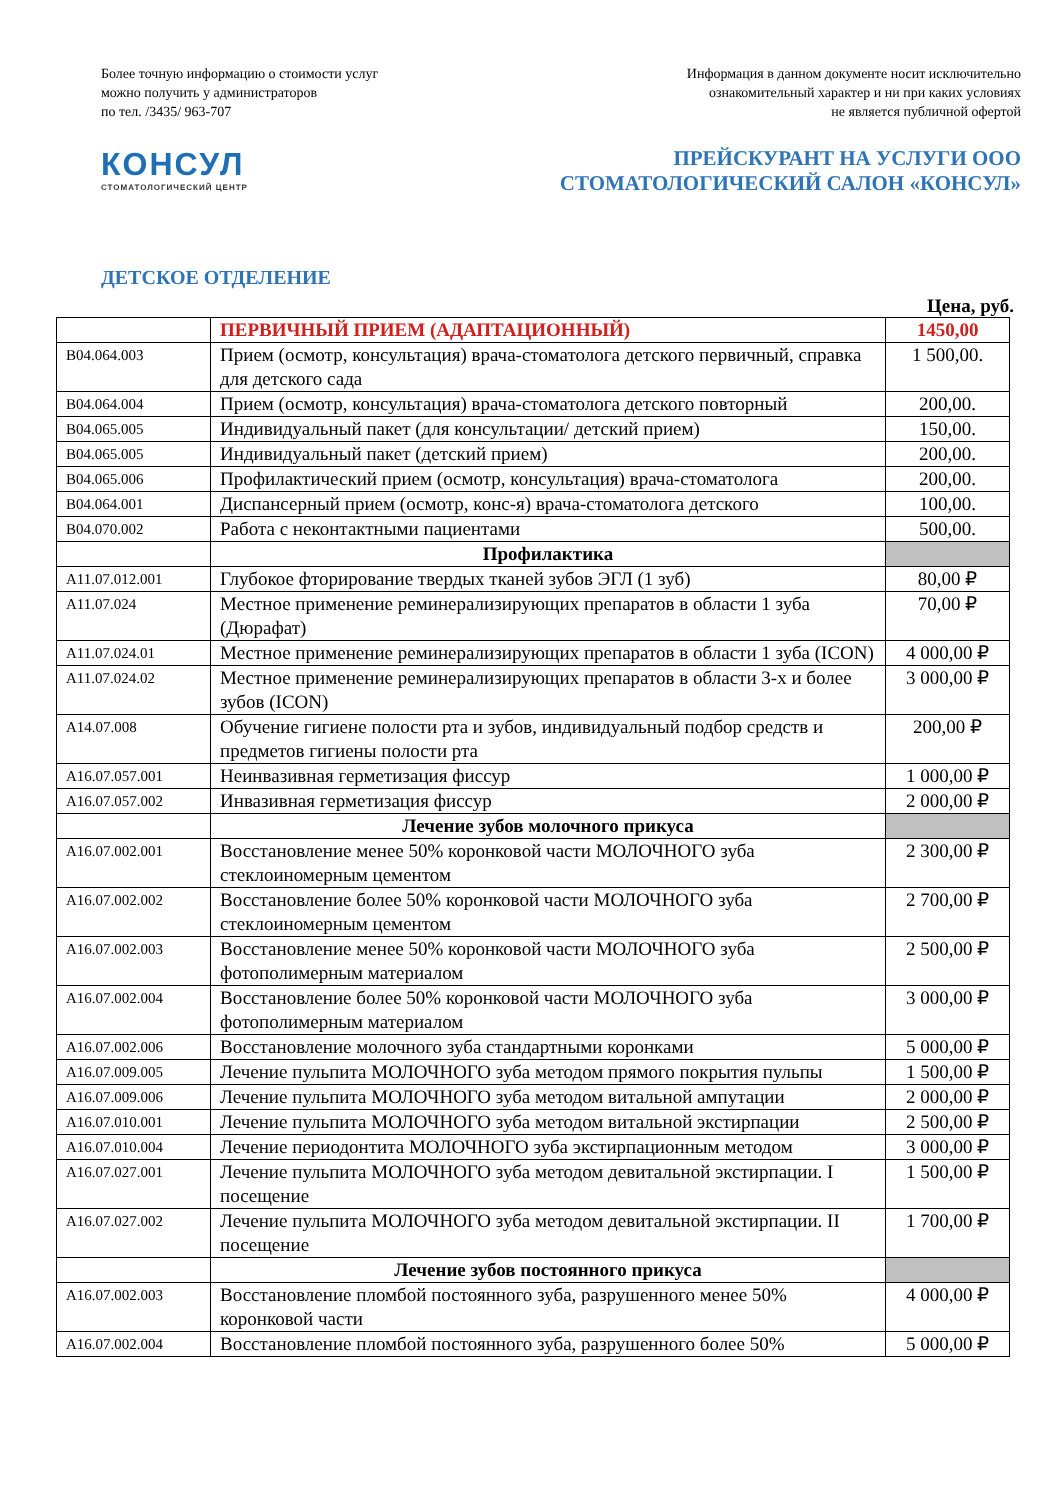Более точную информацию о стоимости услуг
можно получить у администраторов
по тел. /3435/ 963-707
Информация в данном документе носит исключительно
ознакомительный характер и ни при каких условиях
не является публичной офертой
КОНСУЛ
СТОМАТОЛОГИЧЕСКИЙ ЦЕНТР
ПРЕЙСКУРАНТ НА УСЛУГИ ООО
СТОМАТОЛОГИЧЕСКИЙ САЛОН «КОНСУЛ»
ДЕТСКОЕ ОТДЕЛЕНИЕ
Цена, руб.
| | ПЕРВИЧНЫЙ ПРИЕМ (АДАПТАЦИОННЫЙ) | 1450,00 |
| B04.064.003 | Прием (осмотр, консультация) врача-стоматолога детского первичный, справка для детского сада | 1 500,00. |
| B04.064.004 | Прием (осмотр, консультация) врача-стоматолога детского повторный | 200,00. |
| B04.065.005 | Индивидуальный пакет (для консультации/ детский прием) | 150,00. |
| B04.065.005 | Индивидуальный пакет (детский прием) | 200,00. |
| B04.065.006 | Профилактический прием (осмотр, консультация) врача-стоматолога | 200,00. |
| B04.064.001 | Диспансерный прием (осмотр, конс-я) врача-стоматолога детского | 100,00. |
| B04.070.002 | Работа с неконтактными пациентами | 500,00. |
| | Профилактика | |
| A11.07.012.001 | Глубокое фторирование твердых тканей зубов ЭГЛ (1 зуб) | 80,00 ₽ |
| A11.07.024 | Местное применение реминерализирующих препаратов в области 1 зуба (Дюрафат) | 70,00 ₽ |
| A11.07.024.01 | Местное применение реминерализирующих препаратов в области 1 зуба (ICON) | 4 000,00 ₽ |
| A11.07.024.02 | Местное применение реминерализирующих препаратов в области 3-х и более зубов (ICON) | 3 000,00 ₽ |
| A14.07.008 | Обучение гигиене полости рта и зубов, индивидуальный подбор средств и предметов гигиены полости рта | 200,00 ₽ |
| A16.07.057.001 | Неинвазивная герметизация фиссур | 1 000,00 ₽ |
| A16.07.057.002 | Инвазивная герметизация фиссур | 2 000,00 ₽ |
| | Лечение зубов молочного прикуса | |
| A16.07.002.001 | Восстановление менее 50% коронковой части МОЛОЧНОГО зуба стеклоиномерным цементом | 2 300,00 ₽ |
| A16.07.002.002 | Восстановление более 50% коронковой части МОЛОЧНОГО зуба стеклоиномерным цементом | 2 700,00 ₽ |
| A16.07.002.003 | Восстановление менее 50% коронковой части МОЛОЧНОГО зуба фотополимерным материалом | 2 500,00 ₽ |
| A16.07.002.004 | Восстановление более 50% коронковой части МОЛОЧНОГО зуба фотополимерным материалом | 3 000,00 ₽ |
| A16.07.002.006 | Восстановление молочного зуба стандартными коронками | 5 000,00 ₽ |
| A16.07.009.005 | Лечение пульпита МОЛОЧНОГО зуба методом прямого покрытия пульпы | 1 500,00 ₽ |
| A16.07.009.006 | Лечение пульпита МОЛОЧНОГО зуба методом витальной ампутации | 2 000,00 ₽ |
| A16.07.010.001 | Лечение пульпита МОЛОЧНОГО зуба методом витальной экстирпации | 2 500,00 ₽ |
| A16.07.010.004 | Лечение периодонтита МОЛОЧНОГО зуба экстирпационным методом | 3 000,00 ₽ |
| A16.07.027.001 | Лечение пульпита МОЛОЧНОГО зуба методом девитальной экстирпации. I посещение | 1 500,00 ₽ |
| A16.07.027.002 | Лечение пульпита МОЛОЧНОГО зуба методом девитальной экстирпации. II посещение | 1 700,00 ₽ |
| | Лечение зубов постоянного прикуса | |
| A16.07.002.003 | Восстановление пломбой постоянного зуба, разрушенного менее 50% коронковой части | 4 000,00 ₽ |
| A16.07.002.004 | Восстановление пломбой постоянного зуба, разрушенного более 50% | 5 000,00 ₽ |